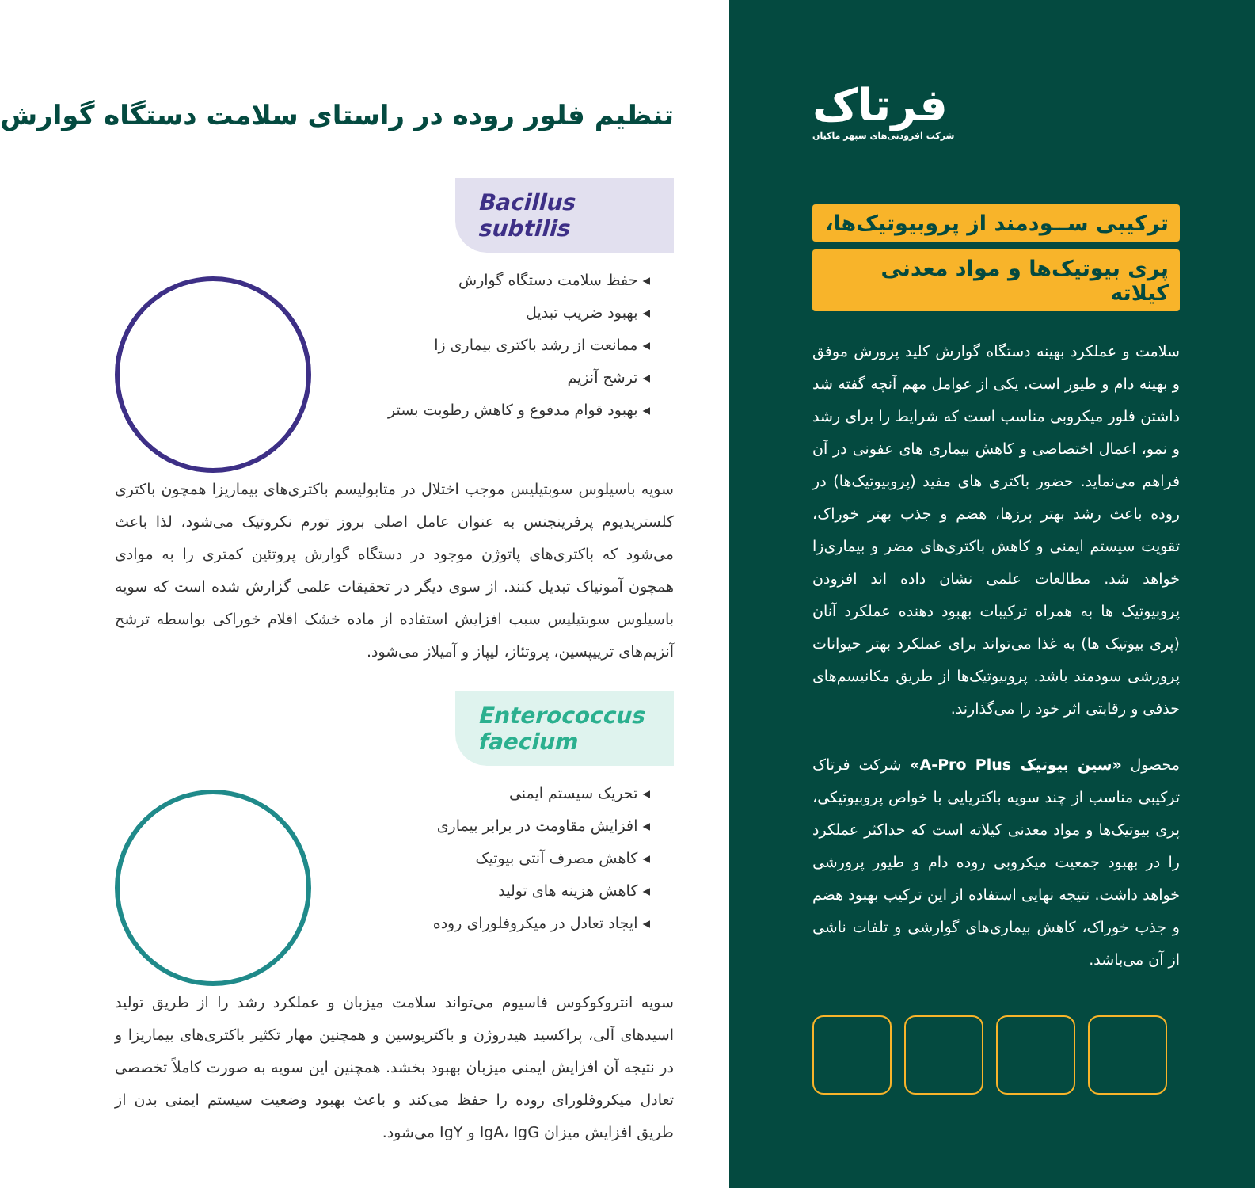فرتاک
شرکت افزودنی‌های سپهر ماکیان
ترکیبی ســودمند از پروبیوتیک‌ها،
پری بیوتیک‌ها و مواد معدنی کیلاته
سلامت و عملکرد بهینه دستگاه گوارش کلید پرورش موفق و بهینه دام و طیور است. یکی از عوامل مهم آنچه گفته شد داشتن فلور میکروبی مناسب است که شرایط را برای رشد و نمو، اعمال اختصاصی و کاهش بیماری های عفونی در آن فراهم می‌نماید. حضور باکتری های مفید (پروبیوتیک‌ها) در روده باعث رشد بهتر پرزها، هضم و جذب بهتر خوراک، تقویت سیستم ایمنی و کاهش باکتری‌های مضر و بیماری‌زا خواهد شد. مطالعات علمی نشان داده اند افزودن پروبیوتیک ها به همراه ترکیبات بهبود دهنده عملکرد آنان (پری بیوتیک ها) به غذا می‌تواند برای عملکرد بهتر حیوانات پرورشی سودمند باشد. پروبیوتیک‌ها از طریق مکانیسم‌های حذفی و رقابتی اثر خود را می‌گذارند.
محصول «سین بیوتیک A-Pro Plus» شرکت فرتاک ترکیبی مناسب از چند سویه باکتریایی با خواص پروبیوتیکی، پری بیوتیک‌ها و مواد معدنی کیلاته است که حداکثر عملکرد را در بهبود جمعیت میکروبی روده دام و طیور پرورشی خواهد داشت. نتیجه نهایی استفاده از این ترکیب بهبود هضم و جذب خوراک، کاهش بیماری‌های گوارشی و تلفات ناشی از آن می‌باشد.
تنظیم فلور روده در راستای سلامت دستگاه گوارش
Bacillus subtilis
◂ حفظ سلامت دستگاه گوارش
◂ بهبود ضریب تبدیل
◂ ممانعت از رشد باکتری بیماری زا
◂ ترشح آنزیم
◂ بهبود قوام مدفوع و کاهش رطوبت بستر
سویه باسیلوس سوبتیلیس موجب اختلال در متابولیسم باکتری‌های بیماریزا همچون باکتری کلستریدیوم پرفرینجنس به عنوان عامل اصلی بروز تورم نکروتیک می‌شود، لذا باعث می‌شود که باکتری‌های پاتوژن موجود در دستگاه گوارش پروتئین کمتری را به موادی همچون آمونیاک تبدیل کنند. از سوی دیگر در تحقیقات علمی گزارش شده است که سویه باسیلوس سوبتیلیس سبب افزایش استفاده از ماده خشک اقلام خوراکی بواسطه ترشح آنزیم‌های ترییپسین، پروتئاز، لیپاز و آمیلاز می‌شود.
Enterococcus faecium
◂ تحریک سیستم ایمنی
◂ افزایش مقاومت در برابر بیماری
◂ کاهش مصرف آنتی بیوتیک
◂ کاهش هزینه های تولید
◂ ایجاد تعادل در میکروفلورای روده
سویه انتروکوکوس فاسیوم می‌تواند سلامت میزبان و عملکرد رشد را از طریق تولید اسیدهای آلی، پراکسید هیدروژن و باکتریوسین و همچنین مهار تکثیر باکتری‌های بیماریزا و در نتیجه آن افزایش ایمنی میزبان بهبود بخشد. همچنین این سویه به صورت کاملاً تخصصی تعادل میکروفلورای روده را حفظ می‌کند و باعث بهبود وضعیت سیستم ایمنی بدن از طریق افزایش میزان IgA، IgG و IgY می‌شود.